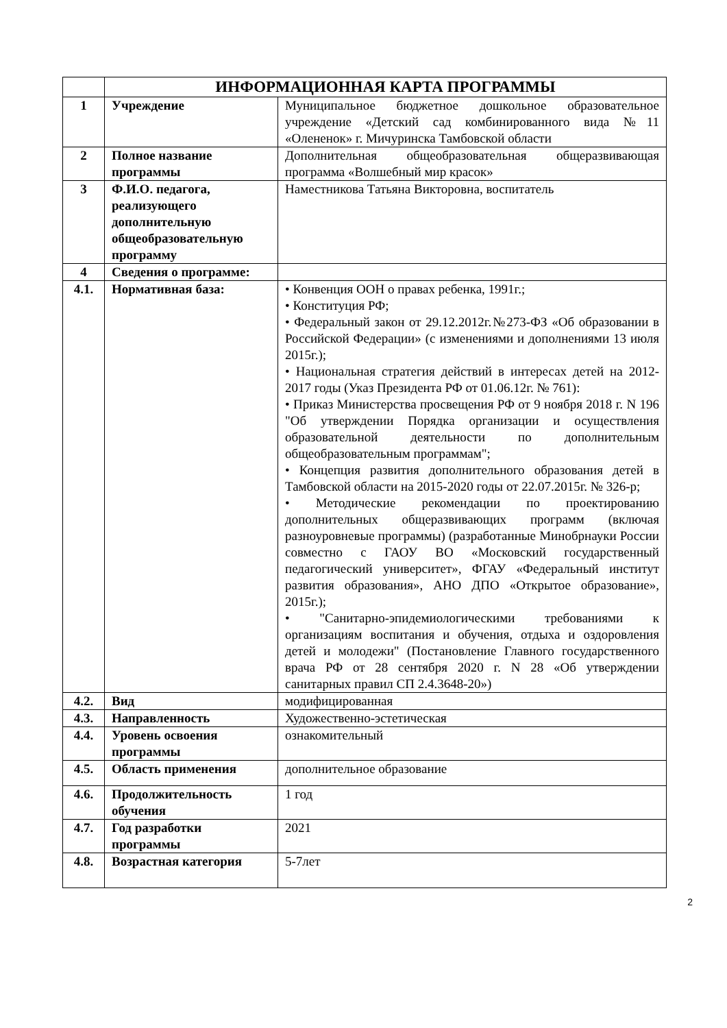| | ИНФОРМАЦИОННАЯ КАРТА ПРОГРАММЫ | |
| 1 | Учреждение | Муниципальное бюджетное дошкольное образовательное учреждение «Детский сад комбинированного вида №11 «Олененок» г. Мичуринска Тамбовской области |
| 2 | Полное название программы | Дополнительная общеобразовательная общеразвивающая программа «Волшебный мир красок» |
| 3 | Ф.И.О. педагога, реализующего дополнительную общеобразовательную программу | Наместникова Татьяна Викторовна, воспитатель |
| 4 | Сведения о программе: | |
| 4.1. | Нормативная база: | • Конвенция ООН о правах ребенка, 1991г.; • Конституция РФ; • Федеральный закон от 29.12.2012г.№273-ФЗ «Об образовании в Российской Федерации» (с изменениями и дополнениями 13 июля 2015г.); • Национальная стратегия действий в интересах детей на 2012-2017 годы (Указ Президента РФ от 01.06.12г. № 761): • Приказ Министерства просвещения РФ от 9 ноября 2018 г. N 196 "Об утверждении Порядка организации и осуществления образовательной деятельности по дополнительным общеобразовательным программам"; • Концепция развития дополнительного образования детей в Тамбовской области на 2015-2020 годы от 22.07.2015г. № 326-р; • Методические рекомендации по проектированию дополнительных общеразвивающих программ (включая разноуровневые программы) (разработанные Минобрнауки России совместно с ГАОУ ВО «Московский государственный педагогический университет», ФГАУ «Федеральный институт развития образования», АНО ДПО «Открытое образование», 2015г.); • "Санитарно-эпидемиологическими требованиями к организациям воспитания и обучения, отдыха и оздоровления детей и молодежи" (Постановление Главного государственного врача РФ от 28 сентября 2020 г. N 28 «Об утверждении санитарных правил СП 2.4.3648-20») |
| 4.2. | Вид | модифицированная |
| 4.3. | Направленность | Художественно-эстетическая |
| 4.4. | Уровень освоения программы | ознакомительный |
| 4.5. | Область применения | дополнительное образование |
| 4.6. | Продолжительность обучения | 1 год |
| 4.7. | Год разработки программы | 2021 |
| 4.8. | Возрастная категория | 5-7лет |
2